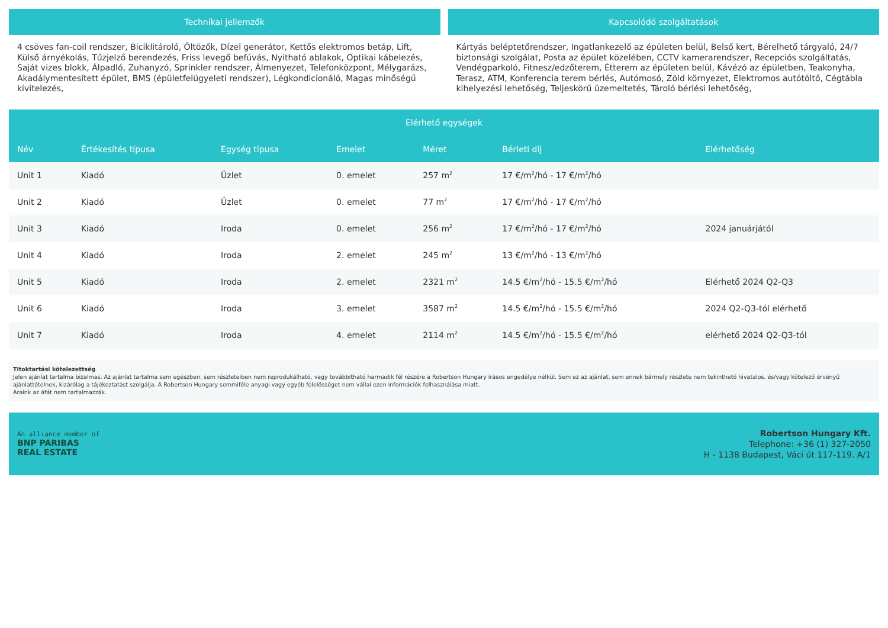Technikai jellemzők
4 csöves fan-coil rendszer, Biciklitároló, Öltözők, Dízel generátor, Kettős elektromos betáp, Lift, Külső árnyékolás, Tűzjelző berendezés, Friss levegő befúvás, Nyitható ablakok, Optikai kábelezés, Saját vizes blokk, Álpadló, Zuhanyzó, Sprinkler rendszer, Álmenyezet, Telefonközpont, Mélygarázs, Akadálymentesített épület, BMS (épületfelügyeleti rendszer), Légkondicionáló, Magas minőségű kivitelezés,
Kapcsolódó szolgáltatások
Kártyás beléptetőrendszer, Ingatlankezelő az épületen belül, Belső kert, Bérelhető tárgyaló, 24/7 biztonsági szolgálat, Posta az épület közelében, CCTV kamerarendszer, Recepciós szolgáltatás, Vendégparkoló, Fitnesz/edzőterem, Étterem az épületen belül, Kávézó az épületben, Teakonyha, Terasz, ATM, Konferencia terem bérlés, Autómosó, Zöld környezet, Elektromos autótöltő, Cégtábla kihelyezési lehetőség, Teljeskörű üzemeltetés, Tároló bérlési lehetőség,
Elérhető egységek
| Név | Értékesítés típusa | Egység típusa | Emelet | Méret | Bérleti díj | Elérhetőség |
| --- | --- | --- | --- | --- | --- | --- |
| Unit 1 | Kiadó | Üzlet | 0. emelet | 257 m<sup>2</sup> | 17 €/m<sup>2</sup>/hó - 17 €/m<sup>2</sup>/hó | |
| Unit 2 | Kiadó | Üzlet | 0. emelet | 77 m<sup>2</sup> | 17 €/m<sup>2</sup>/hó - 17 €/m<sup>2</sup>/hó | |
| Unit 3 | Kiadó | Iroda | 0. emelet | 256 m<sup>2</sup> | 17 €/m<sup>2</sup>/hó - 17 €/m<sup>2</sup>/hó | 2024 januárjától |
| Unit 4 | Kiadó | Iroda | 2. emelet | 245 m<sup>2</sup> | 13 €/m<sup>2</sup>/hó - 13 €/m<sup>2</sup>/hó | |
| Unit 5 | Kiadó | Iroda | 2. emelet | 2321 m<sup>2</sup> | 14.5 €/m<sup>2</sup>/hó - 15.5 €/m<sup>2</sup>/hó | Elérhető 2024 Q2-Q3 |
| Unit 6 | Kiadó | Iroda | 3. emelet | 3587 m<sup>2</sup> | 14.5 €/m<sup>2</sup>/hó - 15.5 €/m<sup>2</sup>/hó | 2024 Q2-Q3-tól elérhető |
| Unit 7 | Kiadó | Iroda | 4. emelet | 2114 m<sup>2</sup> | 14.5 €/m<sup>2</sup>/hó - 15.5 €/m<sup>2</sup>/hó | elérhető 2024 Q2-Q3-tól |
Titoktartási kötelezettség
Jelen ajánlat tartalma bizalmas. Az ajánlat tartalma sem egészben, sem részleteiben nem reprodukálható, vagy továbbítható harmadik fél részére a Robertson Hungary írásos engedélye nélkül. Sem ez az ajánlat, sem ennek bármely részlete nem tekinthető hivatalos, és/vagy kötelező érvényű ajánlattételnek, kizárólag a tájékoztatást szolgálja. A Robertson Hungary semmiféle anyagi vagy egyéb felelősséget nem vállal ezen információk felhasználása miatt.
Áraink az áfát nem tartalmazzák.
An alliance member of
BNP PARIBAS
REAL ESTATE
Robertson Hungary Kft.
Telephone: +36 (1) 327-2050
H - 1138 Budapest, Váci út 117-119. A/1